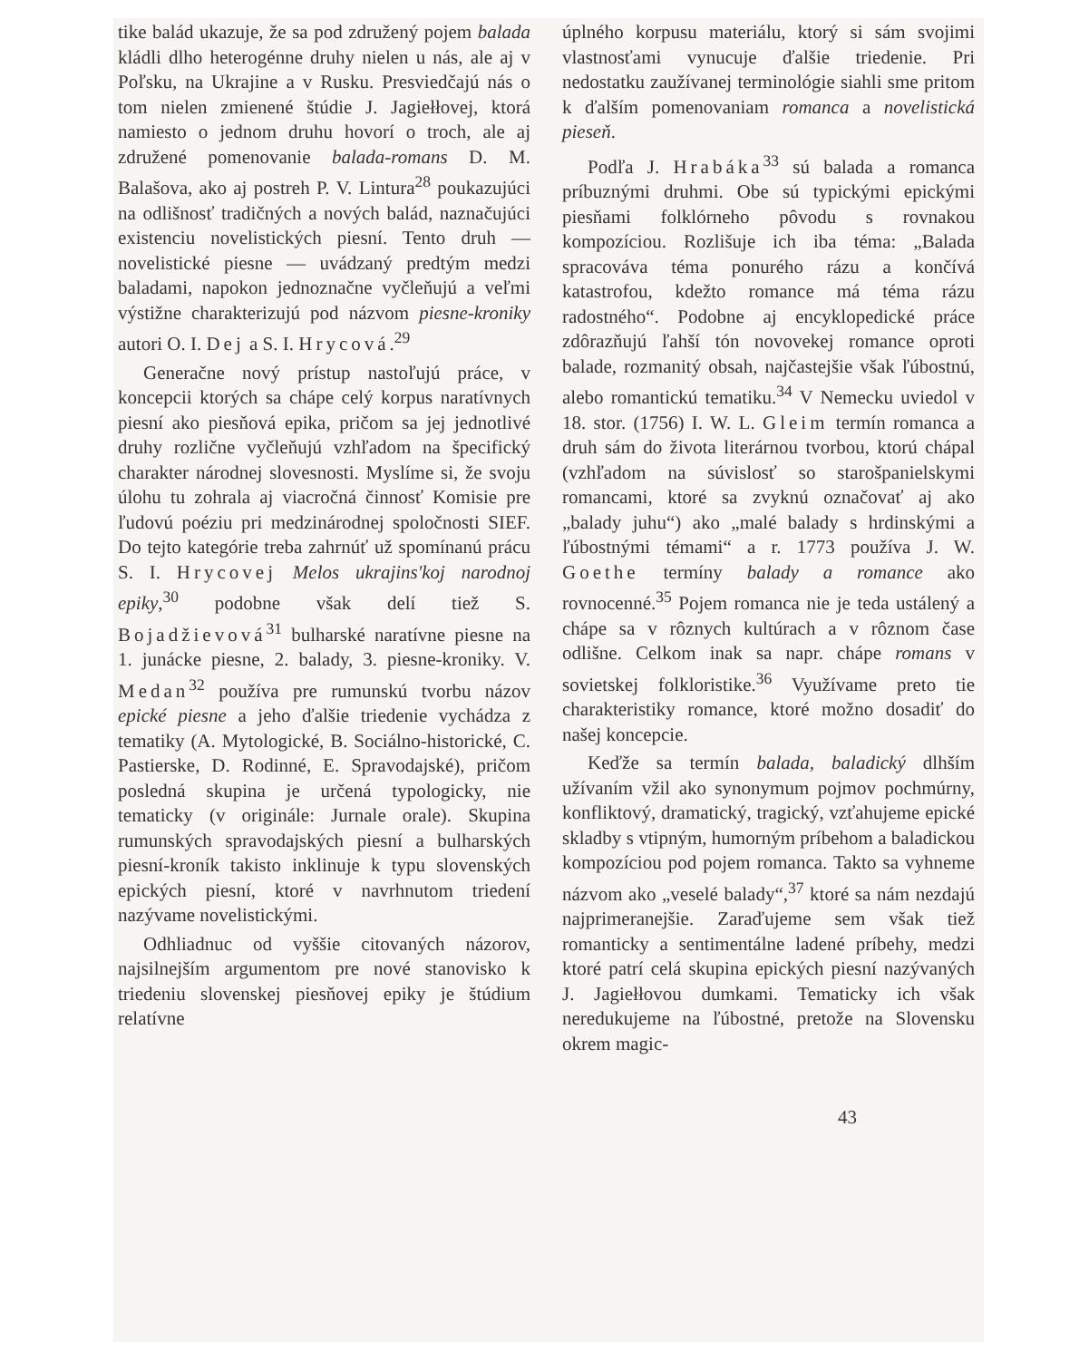tike balád ukazuje, že sa pod združený pojem balada kládli dlho heterogénne druhy nielen u nás, ale aj v Poľsku, na Ukrajine a v Rusku. Presviedčajú nás o tom nielen zmienené štúdie J. Jagiełłovej, ktorá namiesto o jednom druhu hovorí o troch, ale aj združené pomenovanie balada-romans D. M. Balašova, ako aj postreh P. V. Lintura<sup>28</sup> poukazujúci na odlišnosť tradičných a nových balád, naznačujúci existenciu novelistických piesní. Tento druh — novelistické piesne — uvádzaný predtým medzi baladami, napokon jednoznačne vyčleňujú a veľmi výstižne charakterizujú pod názvom piesne-kroniky autori O. I. Dej a S. I. Hrycová.<sup>29</sup>
Generačne nový prístup nastoľujú práce, v koncepcii ktorých sa chápe celý korpus naratívnych piesní ako piesňová epika, pričom sa jej jednotlivé druhy rozlične vyčleňujú vzhľadom na špecifický charakter národnej slovesnosti. Myslíme si, že svoju úlohu tu zohrala aj viacročná činnosť Komisie pre ľudovú poéziu pri medzinárodnej spoločnosti SIEF. Do tejto kategórie treba zahrnúť už spomínanú prácu S. I. Hrycovej Melos ukrajins'koj narodnoj epiky,<sup>30</sup> podobne však delí tiež S. Bojadžievová<sup>31</sup> bulharské naratívne piesne na 1. junácke piesne, 2. balady, 3. piesne-kroniky. V. Medan<sup>32</sup> používa pre rumunskú tvorbu názov epické piesne a jeho ďalšie triedenie vychádza z tematiky (A. Mytologické, B. Sociálno-historické, C. Pastierske, D. Rodinné, E. Spravodajské), pričom posledná skupina je určená typologicky, nie tematicky (v originále: Jurnale orale). Skupina rumunských spravodajských piesní a bulharských piesní-kroník takisto inklinuje k typu slovenských epických piesní, ktoré v navrhnutom triedení nazývame novelistickými.
Odhliadnuc od vyššie citovaných názorov, najsilnejším argumentom pre nové stanovisko k triedeniu slovenskej piesňovej epiky je štúdium relatívne
úplného korpusu materiálu, ktorý si sám svojimi vlastnosťami vynucuje ďalšie triedenie. Pri nedostatku zaužívanej terminológie siahli sme pritom k ďalším pomenovaniam romanca a novelistická pieseň.
Podľa J. Hrabáka<sup>33</sup> sú balada a romanca príbuznými druhmi. Obe sú typickými epickými piesňami folklórneho pôvodu s rovnakou kompozíciou. Rozlišuje ich iba téma: „Balada spracováva téma ponurého rázu a končívá katastrofou, kdežto romance má téma rázu radostného“. Podobne aj encyklopedické práce zdôrazňujú ľahší tón novovekej romance oproti balade, rozmanitý obsah, najčastejšie však ľúbostnú, alebo romantickú tematiku.<sup>34</sup> V Nemecku uviedol v 18. stor. (1756) I. W. L. Gleim termín romanca a druh sám do života literárnou tvorbou, ktorú chápal (vzhľadom na súvislosť so starošpanielskymi romancami, ktoré sa zvyknú označovať aj ako „balady juhu“) ako „malé balady s hrdinskými a ľúbostnými témami“ a r. 1773 používa J. W. Goethe termíny balady a romance ako rovnocenné.<sup>35</sup> Pojem romanca nie je teda ustálený a chápe sa v rôznych kultúrach a v rôznom čase odlišne. Celkom inak sa napr. chápe romans v sovietskej folkloristike.<sup>36</sup> Využívame preto tie charakteristiky romance, ktoré možno dosadiť do našej koncepcie.
Keďže sa termín balada, baladický dlhším užívaním vžil ako synonymum pojmov pochmúrny, konfliktový, dramatický, tragický, vzťahujeme epické skladby s vtipným, humorným príbehom a baladickou kompozíciou pod pojem romanca. Takto sa vyhneme názvom ako „veselé balady“,<sup>37</sup> ktoré sa nám nezdajú najprimeranejšie. Zaraďujeme sem však tiež romanticky a sentimentálne ladené príbehy, medzi ktoré patrí celá skupina epických piesní nazývaných J. Jagiełłovou dumkami. Tematicky ich však neredukujeme na ľúbostné, pretože na Slovensku okrem magic-
43